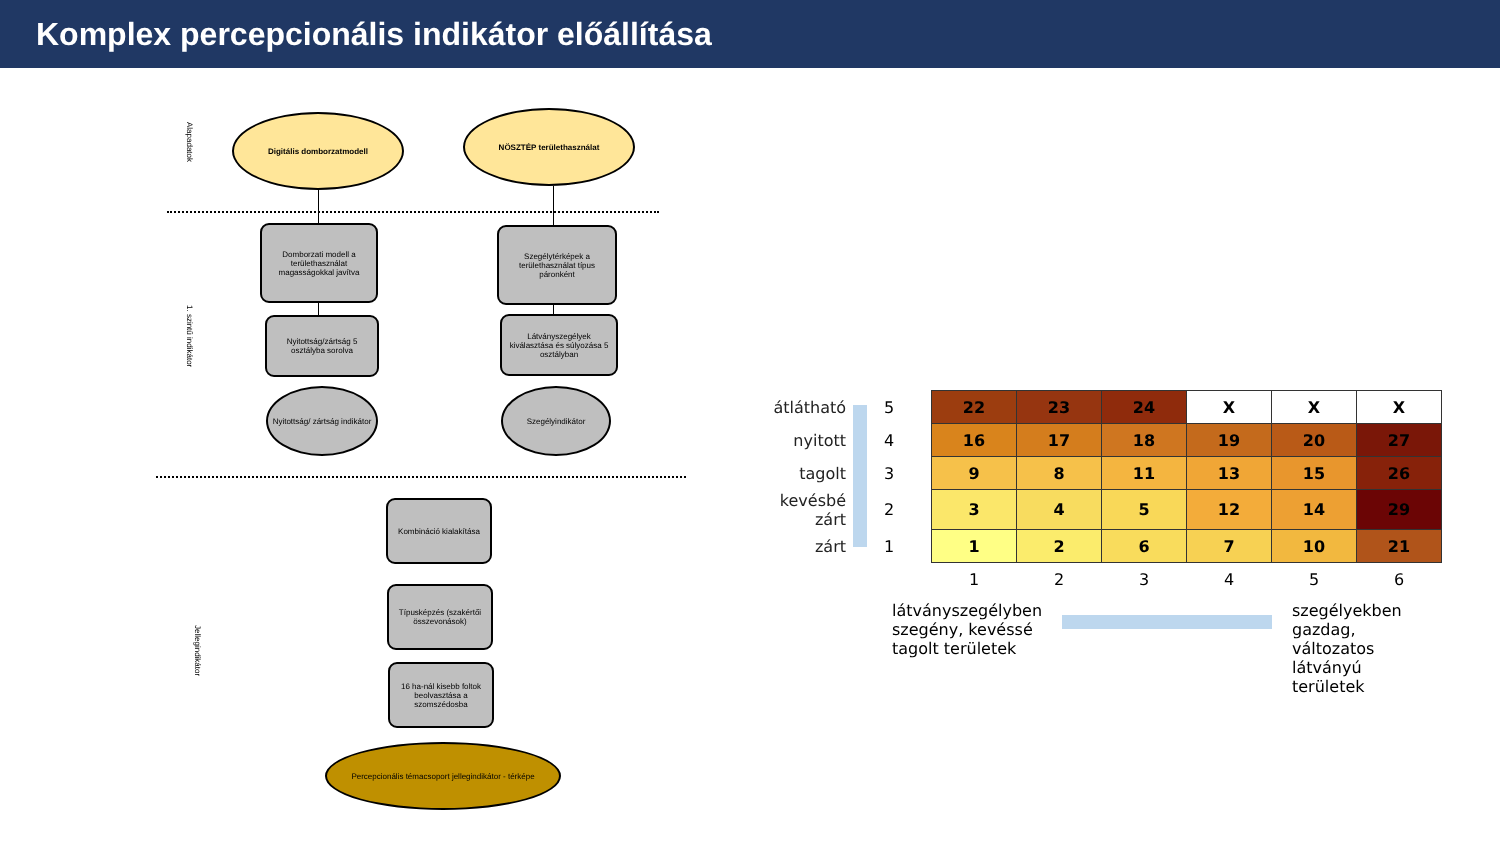Komplex percepcionális indikátor előállítása
Alapadatok
1. szintű indikátor
Jellegindikátor
Digitális domborzatmodell NÖSZTÉP területhasználat
Domborzati modell a területhasználat magasságokkal javítva
Szegélytérképek a területhasználat típus páronként
Nyitottság/zártság 5 osztályba sorolva
Látványszegélyek kiválasztása és súlyozása 5 osztályban
Nyitottság/ zártság indikátor
Szegélyindikátor
Kombináció kialakítása
Típusképzés (szakértői összevonások)
16 ha-nál kisebb foltok beolvasztása a szomszédosba
Percepcionális témacsoport jellegindikátor - térképe
| átlátható | 5 | 22 | 23 | 24 | X | X | X |
| nyitott | 4 | 16 | 17 | 18 | 19 | 20 | 27 |
| tagolt | 3 | 9 | 8 | 11 | 13 | 15 | 26 |
| kevésbé zárt | 2 | 3 | 4 | 5 | 12 | 14 | 29 |
| zárt | 1 | 1 | 2 | 6 | 7 | 10 | 21 |
| | | 1 | 2 | 3 | 4 | 5 | 6 |
látványszegélyben szegény, kevéssé tagolt területek
szegélyekben gazdag, változatos látványú területek